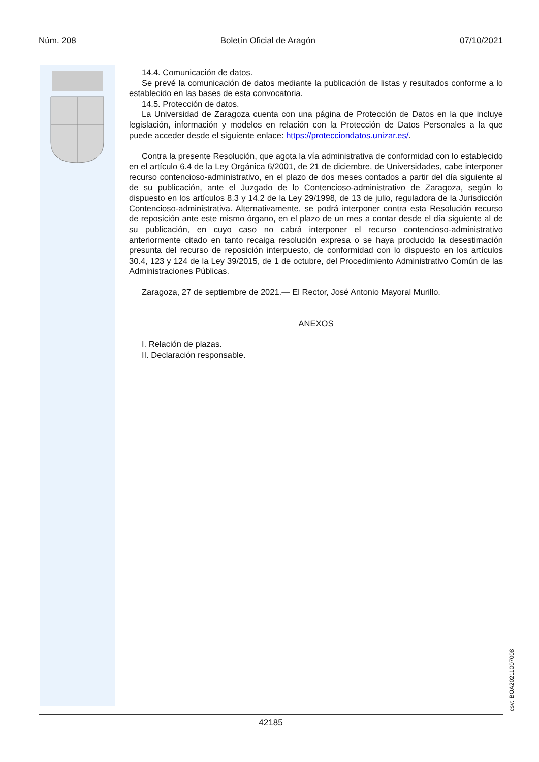Núm. 208 Boletín Oficial de Aragón 07/10/2021
14.4. Comunicación de datos.
Se prevé la comunicación de datos mediante la publicación de listas y resultados conforme a lo establecido en las bases de esta convocatoria.
14.5. Protección de datos.
La Universidad de Zaragoza cuenta con una página de Protección de Datos en la que incluye legislación, información y modelos en relación con la Protección de Datos Personales a la que puede acceder desde el siguiente enlace: https://protecciondatos.unizar.es/.
Contra la presente Resolución, que agota la vía administrativa de conformidad con lo establecido en el artículo 6.4 de la Ley Orgánica 6/2001, de 21 de diciembre, de Universidades, cabe interponer recurso contencioso-administrativo, en el plazo de dos meses contados a partir del día siguiente al de su publicación, ante el Juzgado de lo Contencioso-administrativo de Zaragoza, según lo dispuesto en los artículos 8.3 y 14.2 de la Ley 29/1998, de 13 de julio, reguladora de la Jurisdicción Contencioso-administrativa. Alternativamente, se podrá interponer contra esta Resolución recurso de reposición ante este mismo órgano, en el plazo de un mes a contar desde el día siguiente al de su publicación, en cuyo caso no cabrá interponer el recurso contencioso-administrativo anteriormente citado en tanto recaiga resolución expresa o se haya producido la desestimación presunta del recurso de reposición interpuesto, de conformidad con lo dispuesto en los artículos 30.4, 123 y 124 de la Ley 39/2015, de 1 de octubre, del Procedimiento Administrativo Común de las Administraciones Públicas.
Zaragoza, 27 de septiembre de 2021.— El Rector, José Antonio Mayoral Murillo.
ANEXOS
I. Relación de plazas.
II. Declaración responsable.
csv: BOA20211007008
42185